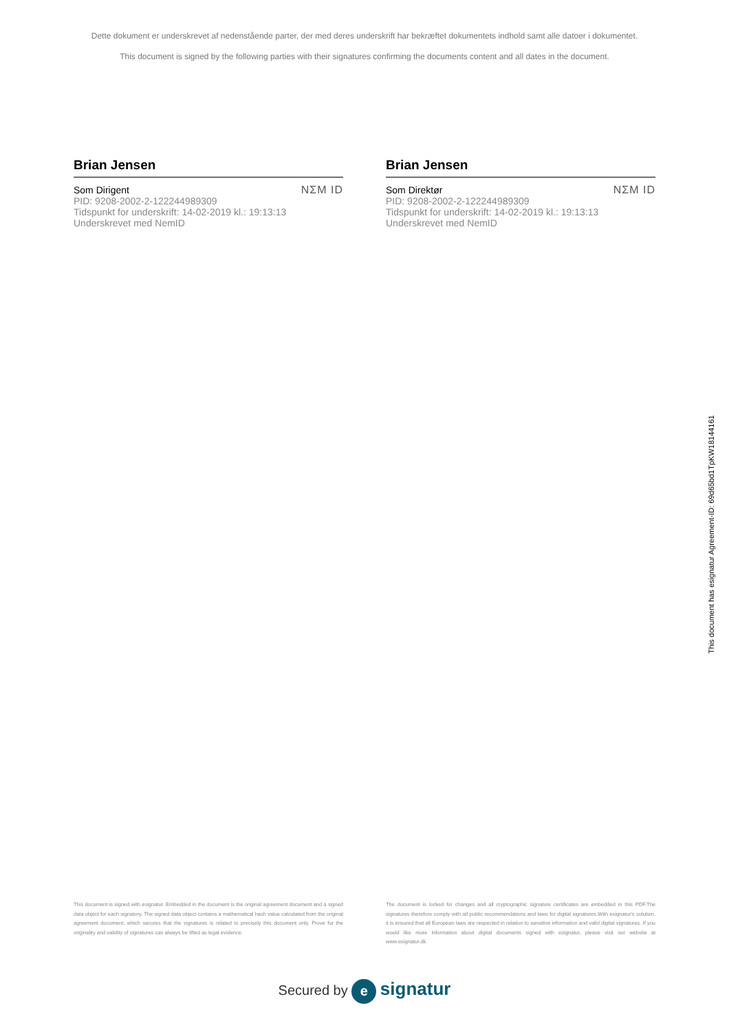Dette dokument er underskrevet af nedenstående parter, der med deres underskrift har bekræftet dokumentets indhold samt alle datoer i dokumentet.
This document is signed by the following parties with their signatures confirming the documents content and all dates in the document.
Brian Jensen
Som Dirigent
PID: 9208-2002-2-122244989309
Tidspunkt for underskrift: 14-02-2019 kl.: 19:13:13
Underskrevet med NemID
NΣM ID
Brian Jensen
Som Direktør
PID: 9208-2002-2-122244989309
Tidspunkt for underskrift: 14-02-2019 kl.: 19:13:13
Underskrevet med NemID
NΣM ID
This document has esignatur Agreement-ID: 69d65bd1TpKW18144161
This document is signed with esignatur. Embedded in the document is the original agreement document and a signed data object for each signatory. The signed data object contains a mathematical hash value calculated from the original agreement document, which secures that the signatures is related to precisely this document only. Prove for the originality and validity of signatures can always be lifted as legal evidence.
The document is locked for changes and all cryptographic signature certificates are embedded in this PDF.The signatures therefore comply with all public recommendations and laws for digital signatures.With esignatur's solution, it is ensured that all European laws are respected in relation to sensitive information and valid digital signatures. If you would like more information about digital documents signed with esignatur, please visit our website at www.esignatur.dk.
Secured by e signatur